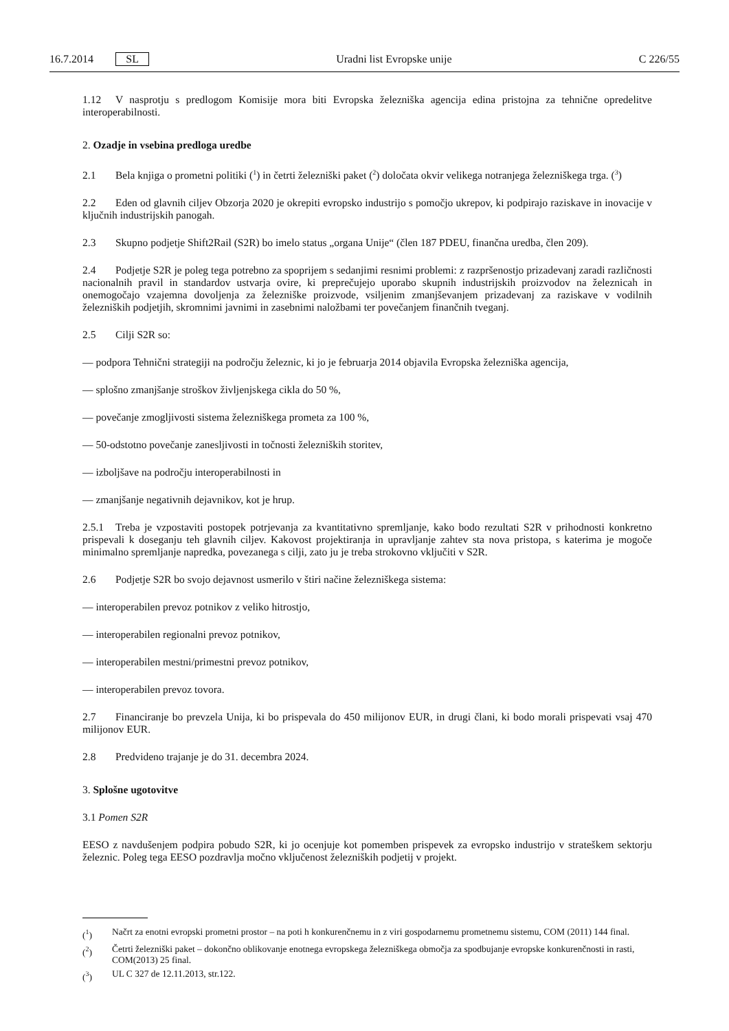16.7.2014 SL Uradni list Evropske unije C 226/55
1.12 V nasprotju s predlogom Komisije mora biti Evropska železniška agencija edina pristojna za tehnične opredelitve interoperabilnosti.
2. Ozadje in vsebina predloga uredbe
2.1 Bela knjiga o prometni politiki (<sup>1</sup>) in četrti železniški paket (<sup>2</sup>) določata okvir velikega notranjega železniškega trga. (<sup>3</sup>)
2.2 Eden od glavnih ciljev Obzorja 2020 je okrepiti evropsko industrijo s pomočjo ukrepov, ki podpirajo raziskave in inovacije v ključnih industrijskih panogah.
2.3 Skupno podjetje Shift2Rail (S2R) bo imelo status „organa Unije“ (člen 187 PDEU, finančna uredba, člen 209).
2.4 Podjetje S2R je poleg tega potrebno za spoprijem s sedanjimi resnimi problemi: z razpršenostjo prizadevanj zaradi različnosti nacionalnih pravil in standardov ustvarja ovire, ki preprečujejo uporabo skupnih industrijskih proizvodov na železnicah in onemogočajo vzajemna dovoljenja za železniške proizvode, vsiljenim zmanjševanjem prizadevanj za raziskave v vodilnih železniških podjetjih, skromnimi javnimi in zasebnimi naložbami ter povečanjem finančnih tveganj.
2.5 Cilji S2R so:
— podpora Tehnični strategiji na področju železnic, ki jo je februarja 2014 objavila Evropska železniška agencija,
— splošno zmanjšanje stroškov življenjskega cikla do 50 %,
— povečanje zmogljivosti sistema železniškega prometa za 100 %,
— 50-odstotno povečanje zanesljivosti in točnosti železniških storitev,
— izboljšave na področju interoperabilnosti in
— zmanjšanje negativnih dejavnikov, kot je hrup.
2.5.1 Treba je vzpostaviti postopek potrjevanja za kvantitativno spremljanje, kako bodo rezultati S2R v prihodnosti konkretno prispevali k doseganju teh glavnih ciljev. Kakovost projektiranja in upravljanje zahtev sta nova pristopa, s katerima je mogoče minimalno spremljanje napredka, povezanega s cilji, zato ju je treba strokovno vključiti v S2R.
2.6 Podjetje S2R bo svojo dejavnost usmerilo v štiri načine železniškega sistema:
— interoperabilen prevoz potnikov z veliko hitrostjo,
— interoperabilen regionalni prevoz potnikov,
— interoperabilen mestni/primestni prevoz potnikov,
— interoperabilen prevoz tovora.
2.7 Financiranje bo prevzela Unija, ki bo prispevala do 450 milijonov EUR, in drugi člani, ki bodo morali prispevati vsaj 470 milijonov EUR.
2.8 Predvideno trajanje je do 31. decembra 2024.
3. Splošne ugotovitve
3.1 Pomen S2R
EESO z navdušenjem podpira pobudo S2R, ki jo ocenjuje kot pomemben prispevek za evropsko industrijo v strateškem sektorju železnic. Poleg tega EESO pozdravlja močno vključenost železniških podjetij v projekt.
(<sup>1</sup>) Načrt za enotni evropski prometni prostor – na poti h konkurenčnemu in z viri gospodarnemu prometnemu sistemu, COM (2011) 144 final.
(<sup>2</sup>) Četrti železniški paket – dokončno oblikovanje enotnega evropskega železniškega območja za spodbujanje evropske konkurenčnosti in rasti, COM(2013) 25 final.
(<sup>3</sup>) UL C 327 de 12.11.2013, str.122.